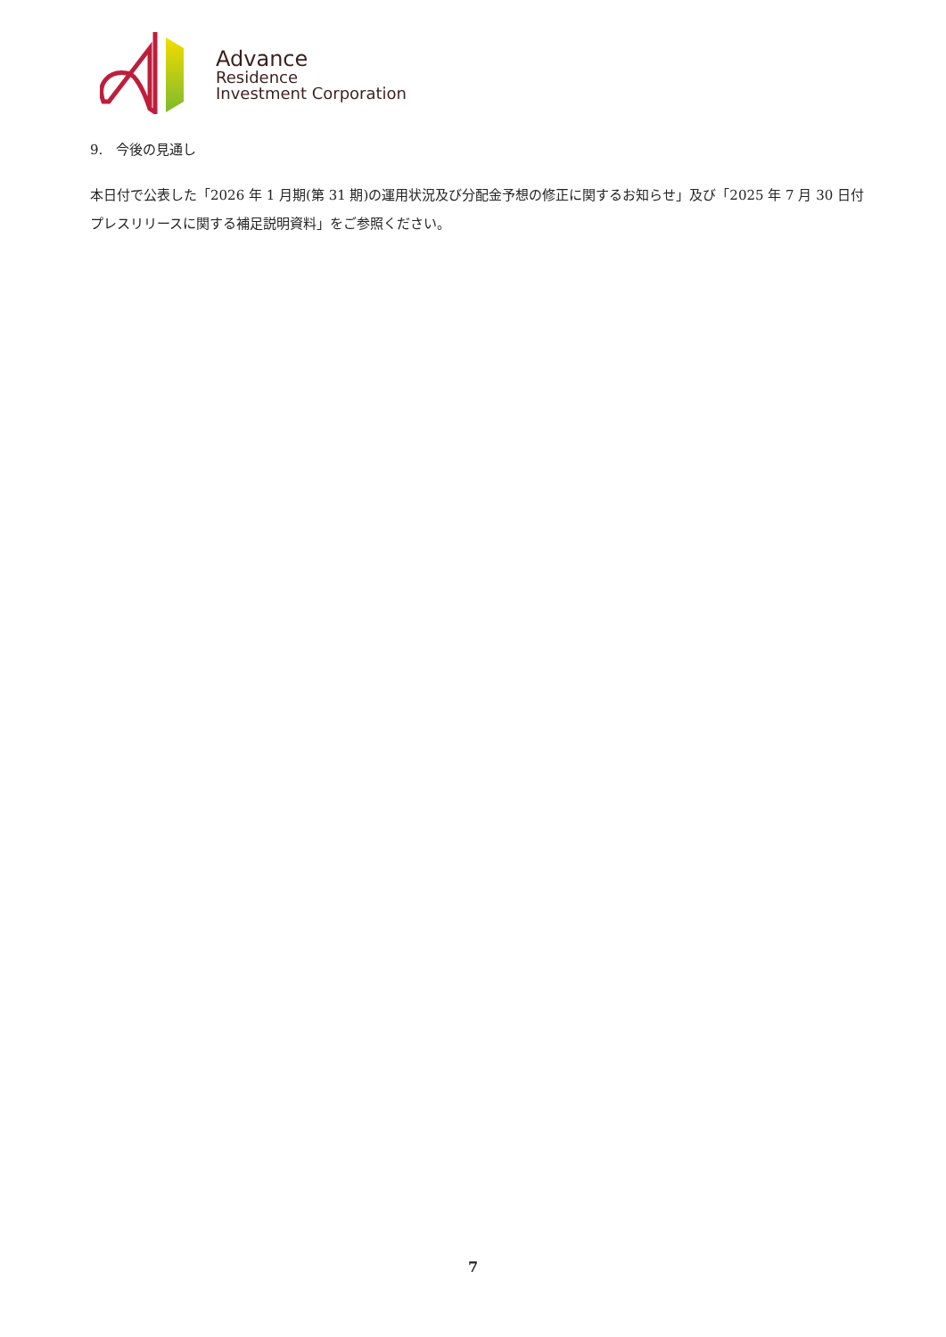Advance
Residence
Investment Corporation
9.　今後の見通し
本日付で公表した「2026 年 1 月期(第 31 期)の運用状況及び分配金予想の修正に関するお知らせ」及び「2025 年 7 月 30 日付プレスリリースに関する補足説明資料」をご参照ください。
7